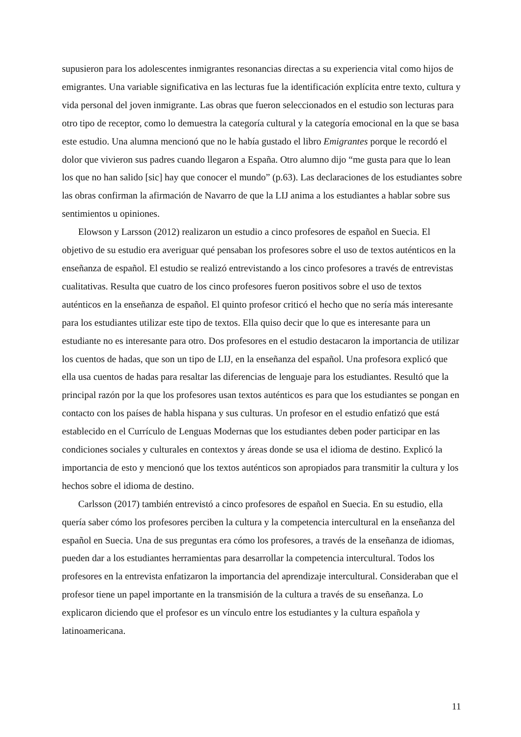supusieron para los adolescentes inmigrantes resonancias directas a su experiencia vital como hijos de emigrantes. Una variable significativa en las lecturas fue la identificación explícita entre texto, cultura y vida personal del joven inmigrante. Las obras que fueron seleccionados en el estudio son lecturas para otro tipo de receptor, como lo demuestra la categoría cultural y la categoría emocional en la que se basa este estudio. Una alumna mencionó que no le había gustado el libro Emigrantes porque le recordó el dolor que vivieron sus padres cuando llegaron a España. Otro alumno dijo “me gusta para que lo lean los que no han salido [sic] hay que conocer el mundo” (p.63). Las declaraciones de los estudiantes sobre las obras confirman la afirmación de Navarro de que la LIJ anima a los estudiantes a hablar sobre sus sentimientos u opiniones.
Elowson y Larsson (2012) realizaron un estudio a cinco profesores de español en Suecia. El objetivo de su estudio era averiguar qué pensaban los profesores sobre el uso de textos auténticos en la enseñanza de español. El estudio se realizó entrevistando a los cinco profesores a través de entrevistas cualitativas. Resulta que cuatro de los cinco profesores fueron positivos sobre el uso de textos auténticos en la enseñanza de español. El quinto profesor criticó el hecho que no sería más interesante para los estudiantes utilizar este tipo de textos. Ella quiso decir que lo que es interesante para un estudiante no es interesante para otro. Dos profesores en el estudio destacaron la importancia de utilizar los cuentos de hadas, que son un tipo de LIJ, en la enseñanza del español. Una profesora explicó que ella usa cuentos de hadas para resaltar las diferencias de lenguaje para los estudiantes. Resultó que la principal razón por la que los profesores usan textos auténticos es para que los estudiantes se pongan en contacto con los países de habla hispana y sus culturas. Un profesor en el estudio enfatizó que está establecido en el Currículo de Lenguas Modernas que los estudiantes deben poder participar en las condiciones sociales y culturales en contextos y áreas donde se usa el idioma de destino. Explicó la importancia de esto y mencionó que los textos auténticos son apropiados para transmitir la cultura y los hechos sobre el idioma de destino.
Carlsson (2017) también entrevistó a cinco profesores de español en Suecia. En su estudio, ella quería saber cómo los profesores perciben la cultura y la competencia intercultural en la enseñanza del español en Suecia. Una de sus preguntas era cómo los profesores, a través de la enseñanza de idiomas, pueden dar a los estudiantes herramientas para desarrollar la competencia intercultural. Todos los profesores en la entrevista enfatizaron la importancia del aprendizaje intercultural. Consideraban que el profesor tiene un papel importante en la transmisión de la cultura a través de su enseñanza. Lo explicaron diciendo que el profesor es un vínculo entre los estudiantes y la cultura española y latinoamericana.
11